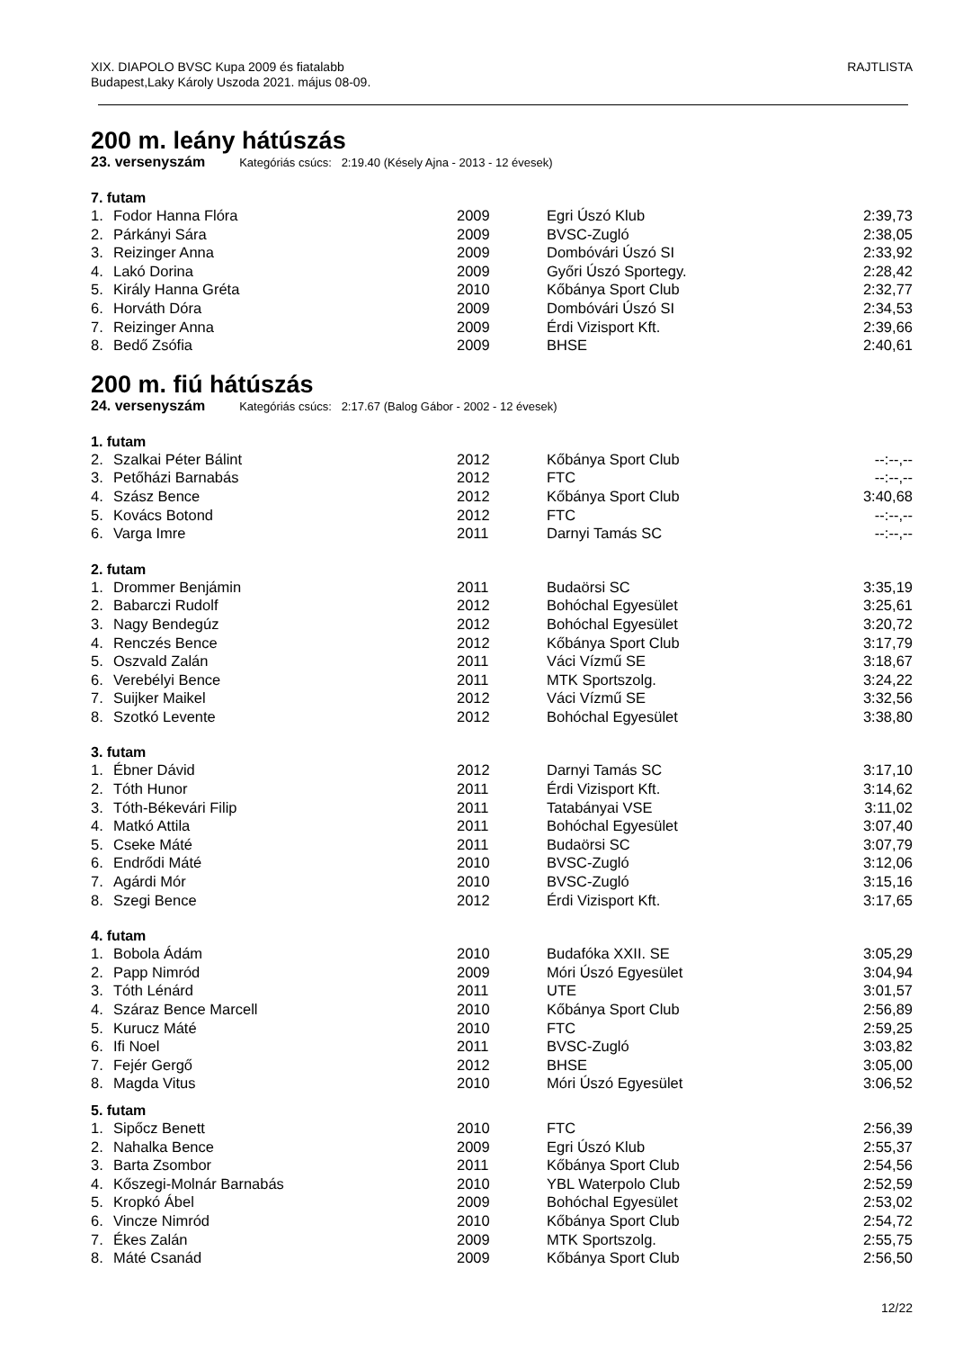XIX. DIAPOLO BVSC Kupa 2009 és fiatalabb
Budapest,Laky Károly Uszoda 2021. május 08-09.
RAJTLISTA
200 m. leány hátúszás
23. versenyszám Kategóriás csúcs: 2:19.40 (Késely Ajna - 2013 - 12 évesek)
7. futam
| 1. | Fodor Hanna Flóra | 2009 | Egri Úszó Klub | 2:39,73 |
| 2. | Párkányi Sára | 2009 | BVSC-Zugló | 2:38,05 |
| 3. | Reizinger Anna | 2009 | Dombóvári Úszó SI | 2:33,92 |
| 4. | Lakó Dorina | 2009 | Győri Úszó Sportegy. | 2:28,42 |
| 5. | Király Hanna Gréta | 2010 | Kőbánya Sport Club | 2:32,77 |
| 6. | Horváth Dóra | 2009 | Dombóvári Úszó SI | 2:34,53 |
| 7. | Reizinger Anna | 2009 | Érdi Vizisport Kft. | 2:39,66 |
| 8. | Bedő Zsófia | 2009 | BHSE | 2:40,61 |
200 m. fiú hátúszás
24. versenyszám Kategóriás csúcs: 2:17.67 (Balog Gábor - 2002 - 12 évesek)
1. futam
| 2. | Szalkai Péter Bálint | 2012 | Kőbánya Sport Club | --:--,-- |
| 3. | Petőházi Barnabás | 2012 | FTC | --:--,-- |
| 4. | Szász Bence | 2012 | Kőbánya Sport Club | 3:40,68 |
| 5. | Kovács Botond | 2012 | FTC | --:--,-- |
| 6. | Varga Imre | 2011 | Darnyi Tamás SC | --:--,-- |
2. futam
| 1. | Drommer Benjámin | 2011 | Budaörsi SC | 3:35,19 |
| 2. | Babarczi Rudolf | 2012 | Bohóchal Egyesület | 3:25,61 |
| 3. | Nagy Bendegúz | 2012 | Bohóchal Egyesület | 3:20,72 |
| 4. | Renczés Bence | 2012 | Kőbánya Sport Club | 3:17,79 |
| 5. | Oszvald Zalán | 2011 | Váci Vízmű SE | 3:18,67 |
| 6. | Verebélyi Bence | 2011 | MTK Sportszolg. | 3:24,22 |
| 7. | Suijker Maikel | 2012 | Váci Vízmű SE | 3:32,56 |
| 8. | Szotkó Levente | 2012 | Bohóchal Egyesület | 3:38,80 |
3. futam
| 1. | Ébner Dávid | 2012 | Darnyi Tamás SC | 3:17,10 |
| 2. | Tóth Hunor | 2011 | Érdi Vizisport Kft. | 3:14,62 |
| 3. | Tóth-Békevári Filip | 2011 | Tatabányai VSE | 3:11,02 |
| 4. | Matkó Attila | 2011 | Bohóchal Egyesület | 3:07,40 |
| 5. | Cseke Máté | 2011 | Budaörsi SC | 3:07,79 |
| 6. | Endrődi Máté | 2010 | BVSC-Zugló | 3:12,06 |
| 7. | Agárdi Mór | 2010 | BVSC-Zugló | 3:15,16 |
| 8. | Szegi Bence | 2012 | Érdi Vizisport Kft. | 3:17,65 |
4. futam
| 1. | Bobola Ádám | 2010 | Budafóka XXII. SE | 3:05,29 |
| 2. | Papp Nimród | 2009 | Móri Úszó Egyesület | 3:04,94 |
| 3. | Tóth Lénárd | 2011 | UTE | 3:01,57 |
| 4. | Száraz Bence Marcell | 2010 | Kőbánya Sport Club | 2:56,89 |
| 5. | Kurucz Máté | 2010 | FTC | 2:59,25 |
| 6. | Ifi Noel | 2011 | BVSC-Zugló | 3:03,82 |
| 7. | Fejér Gergő | 2012 | BHSE | 3:05,00 |
| 8. | Magda Vitus | 2010 | Móri Úszó Egyesület | 3:06,52 |
5. futam
| 1. | Sipőcz Benett | 2010 | FTC | 2:56,39 |
| 2. | Nahalka Bence | 2009 | Egri Úszó Klub | 2:55,37 |
| 3. | Barta Zsombor | 2011 | Kőbánya Sport Club | 2:54,56 |
| 4. | Kőszegi-Molnár Barnabás | 2010 | YBL Waterpolo Club | 2:52,59 |
| 5. | Kropkó Ábel | 2009 | Bohóchal Egyesület | 2:53,02 |
| 6. | Vincze Nimród | 2010 | Kőbánya Sport Club | 2:54,72 |
| 7. | Ékes Zalán | 2009 | MTK Sportszolg. | 2:55,75 |
| 8. | Máté Csanád | 2009 | Kőbánya Sport Club | 2:56,50 |
12/22